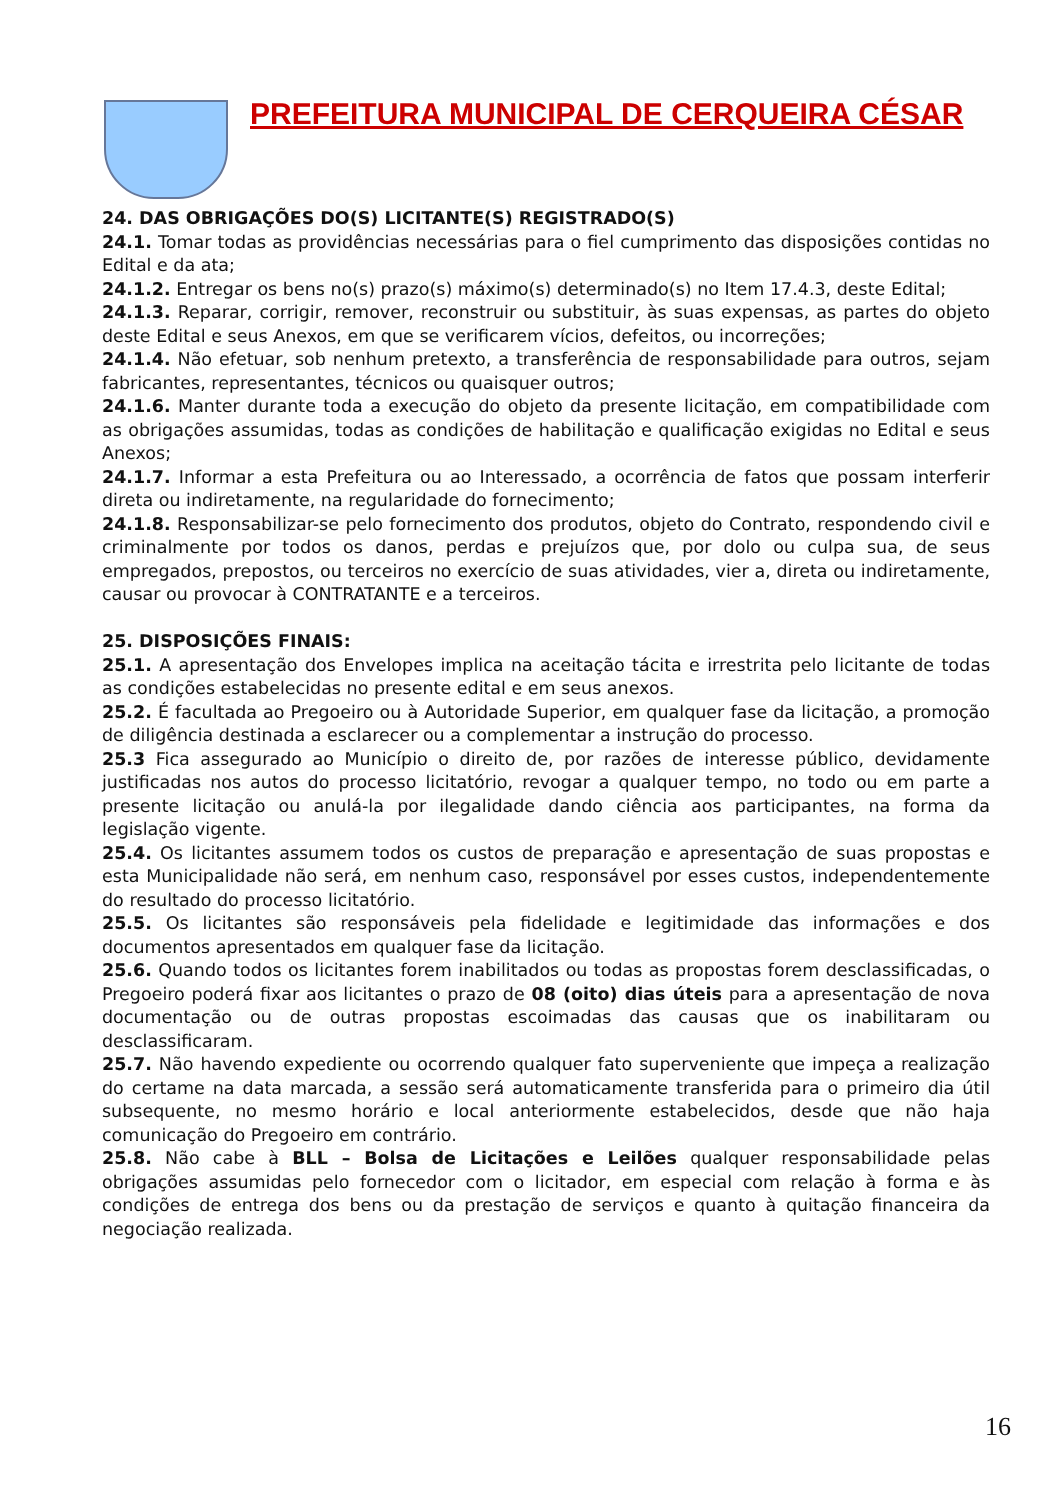PREFEITURA MUNICIPAL DE CERQUEIRA CÉSAR
24. DAS OBRIGAÇÕES DO(S) LICITANTE(S) REGISTRADO(S)
24.1. Tomar todas as providências necessárias para o fiel cumprimento das disposições contidas no Edital e da ata;
24.1.2. Entregar os bens no(s) prazo(s) máximo(s) determinado(s) no Item 17.4.3, deste Edital;
24.1.3. Reparar, corrigir, remover, reconstruir ou substituir, às suas expensas, as partes do objeto deste Edital e seus Anexos, em que se verificarem vícios, defeitos, ou incorreções;
24.1.4. Não efetuar, sob nenhum pretexto, a transferência de responsabilidade para outros, sejam fabricantes, representantes, técnicos ou quaisquer outros;
24.1.6. Manter durante toda a execução do objeto da presente licitação, em compatibilidade com as obrigações assumidas, todas as condições de habilitação e qualificação exigidas no Edital e seus Anexos;
24.1.7. Informar a esta Prefeitura ou ao Interessado, a ocorrência de fatos que possam interferir direta ou indiretamente, na regularidade do fornecimento;
24.1.8. Responsabilizar-se pelo fornecimento dos produtos, objeto do Contrato, respondendo civil e criminalmente por todos os danos, perdas e prejuízos que, por dolo ou culpa sua, de seus empregados, prepostos, ou terceiros no exercício de suas atividades, vier a, direta ou indiretamente, causar ou provocar à CONTRATANTE e a terceiros.
25. DISPOSIÇÕES FINAIS:
25.1. A apresentação dos Envelopes implica na aceitação tácita e irrestrita pelo licitante de todas as condições estabelecidas no presente edital e em seus anexos.
25.2. É facultada ao Pregoeiro ou à Autoridade Superior, em qualquer fase da licitação, a promoção de diligência destinada a esclarecer ou a complementar a instrução do processo.
25.3 Fica assegurado ao Município o direito de, por razões de interesse público, devidamente justificadas nos autos do processo licitatório, revogar a qualquer tempo, no todo ou em parte a presente licitação ou anulá-la por ilegalidade dando ciência aos participantes, na forma da legislação vigente.
25.4. Os licitantes assumem todos os custos de preparação e apresentação de suas propostas e esta Municipalidade não será, em nenhum caso, responsável por esses custos, independentemente do resultado do processo licitatório.
25.5. Os licitantes são responsáveis pela fidelidade e legitimidade das informações e dos documentos apresentados em qualquer fase da licitação.
25.6. Quando todos os licitantes forem inabilitados ou todas as propostas forem desclassificadas, o Pregoeiro poderá fixar aos licitantes o prazo de 08 (oito) dias úteis para a apresentação de nova documentação ou de outras propostas escoimadas das causas que os inabilitaram ou desclassificaram.
25.7. Não havendo expediente ou ocorrendo qualquer fato superveniente que impeça a realização do certame na data marcada, a sessão será automaticamente transferida para o primeiro dia útil subsequente, no mesmo horário e local anteriormente estabelecidos, desde que não haja comunicação do Pregoeiro em contrário.
25.8. Não cabe à BLL – Bolsa de Licitações e Leilões qualquer responsabilidade pelas obrigações assumidas pelo fornecedor com o licitador, em especial com relação à forma e às condições de entrega dos bens ou da prestação de serviços e quanto à quitação financeira da negociação realizada.
16